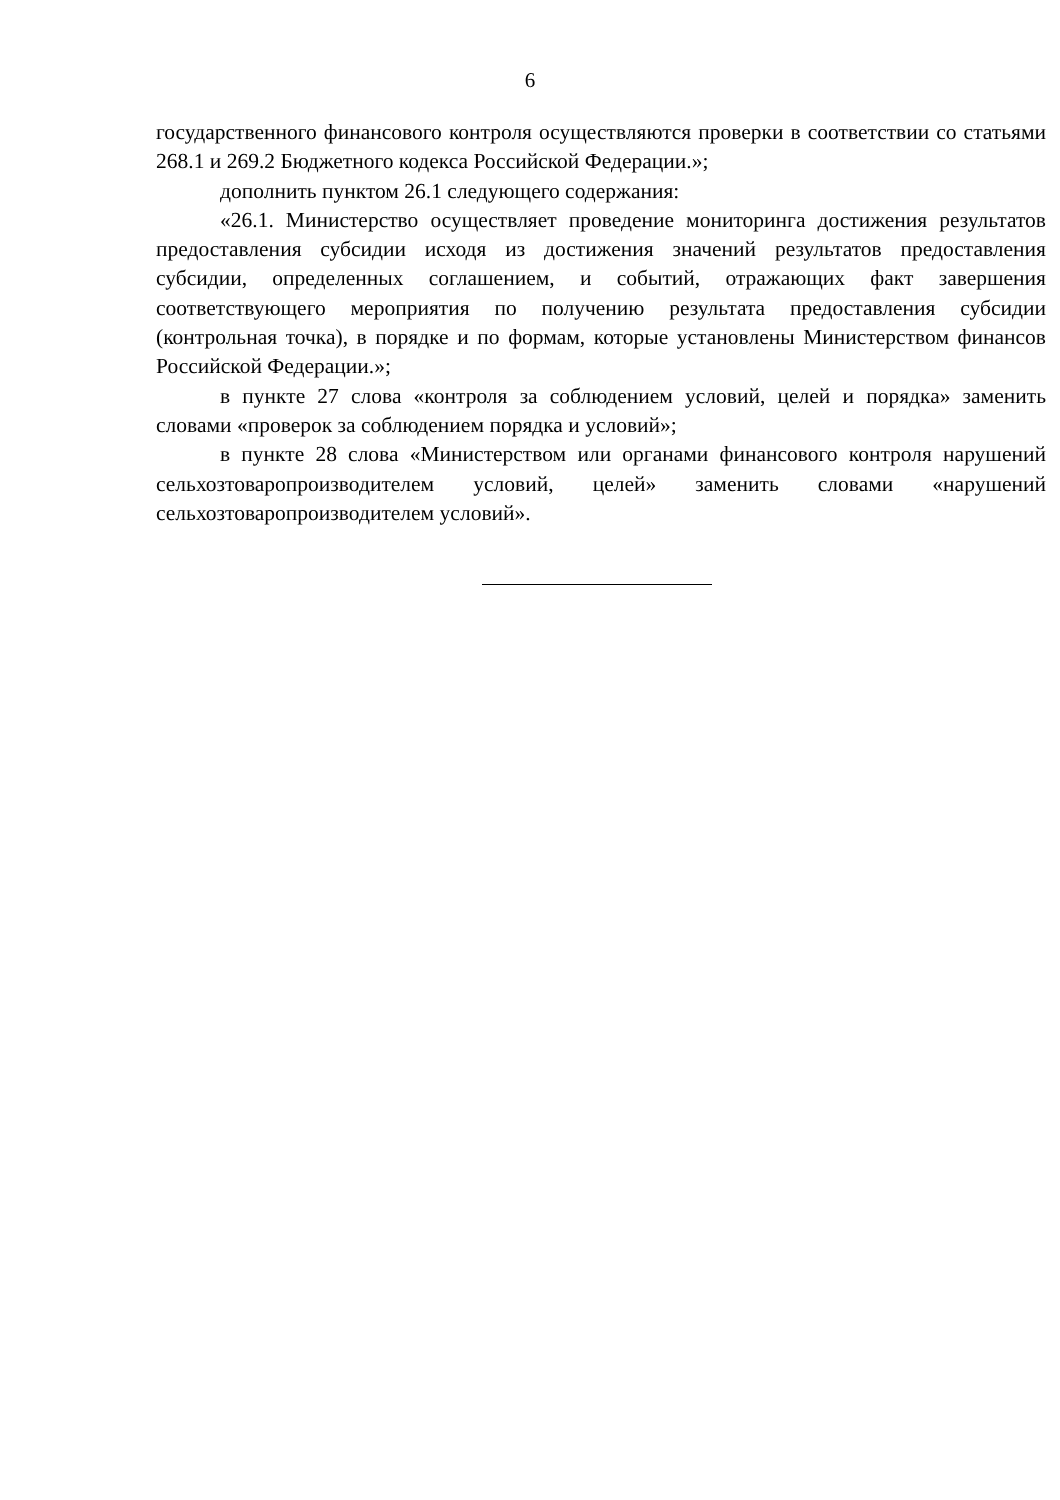6
государственного финансового контроля осуществляются проверки в соответствии со статьями 268.1 и 269.2 Бюджетного кодекса Российской Федерации.»;
дополнить пунктом 26.1 следующего содержания:
«26.1. Министерство осуществляет проведение мониторинга достижения результатов предоставления субсидии исходя из достижения значений результатов предоставления субсидии, определенных соглашением, и событий, отражающих факт завершения соответствующего мероприятия по получению результата предоставления субсидии (контрольная точка), в порядке и по формам, которые установлены Министерством финансов Российской Федерации.»;
в пункте 27 слова «контроля за соблюдением условий, целей и порядка» заменить словами «проверок за соблюдением порядка и условий»;
в пункте 28 слова «Министерством или органами финансового контроля нарушений сельхозтоваропроизводителем условий, целей» заменить словами «нарушений сельхозтоваропроизводителем условий».